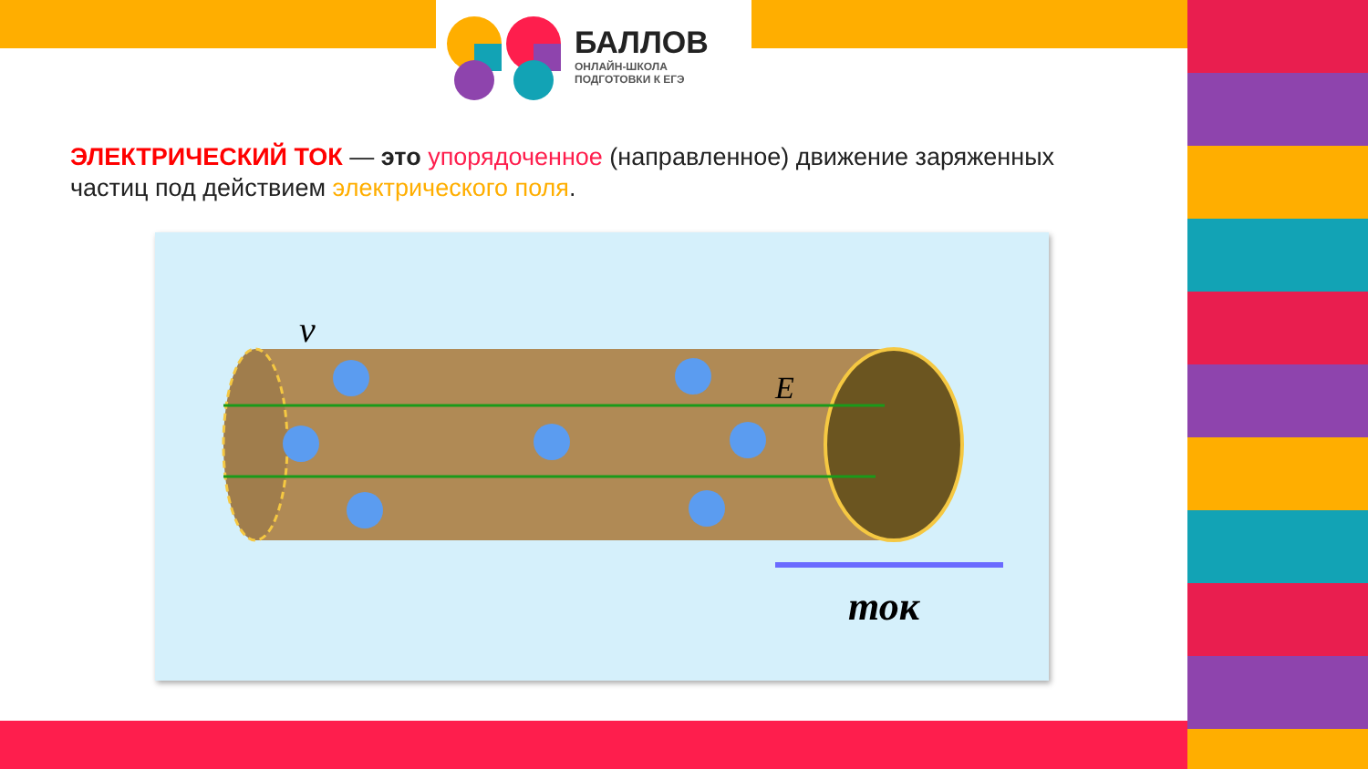БАЛЛОВ
ОНЛАЙН-ШКОЛА
ПОДГОТОВКИ К ЕГЭ
ЭЛЕКТРИЧЕСКИЙ ТОК — это упорядоченное (направленное) движение заряженных частиц под действием электрического поля.
v
E
ток